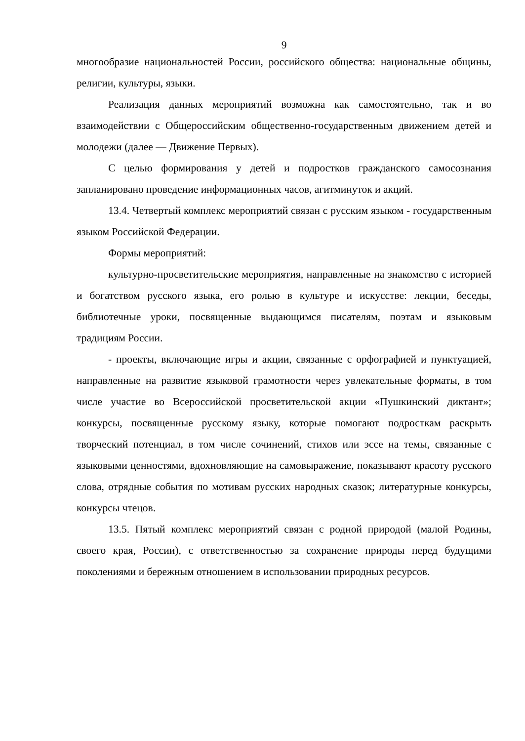9
многообразие национальностей России, российского общества: национальные общины, религии, культуры, языки.
Реализация данных мероприятий возможна как самостоятельно, так и во взаимодействии с Общероссийским общественно-государственным движением детей и молодежи (далее — Движение Первых).
С целью формирования у детей и подростков гражданского самосознания запланировано проведение информационных часов, агитминуток и акций.
13.4. Четвертый комплекс мероприятий связан с русским языком - государственным языком Российской Федерации.
Формы мероприятий:
культурно-просветительские мероприятия, направленные на знакомство с историей и богатством русского языка, его ролью в культуре и искусстве: лекции, беседы, библиотечные уроки, посвященные выдающимся писателям, поэтам и языковым традициям России.
- проекты, включающие игры и акции, связанные с орфографией и пунктуацией, направленные на развитие языковой грамотности через увлекательные форматы, в том числе участие во Всероссийской просветительской акции «Пушкинский диктант»; конкурсы, посвященные русскому языку, которые помогают подросткам раскрыть творческий потенциал, в том числе сочинений, стихов или эссе на темы, связанные с языковыми ценностями, вдохновляющие на самовыражение, показывают красоту русского слова, отрядные события по мотивам русских народных сказок; литературные конкурсы, конкурсы чтецов.
13.5. Пятый комплекс мероприятий связан с родной природой (малой Родины, своего края, России), с ответственностью за сохранение природы перед будущими поколениями и бережным отношением в использовании природных ресурсов.